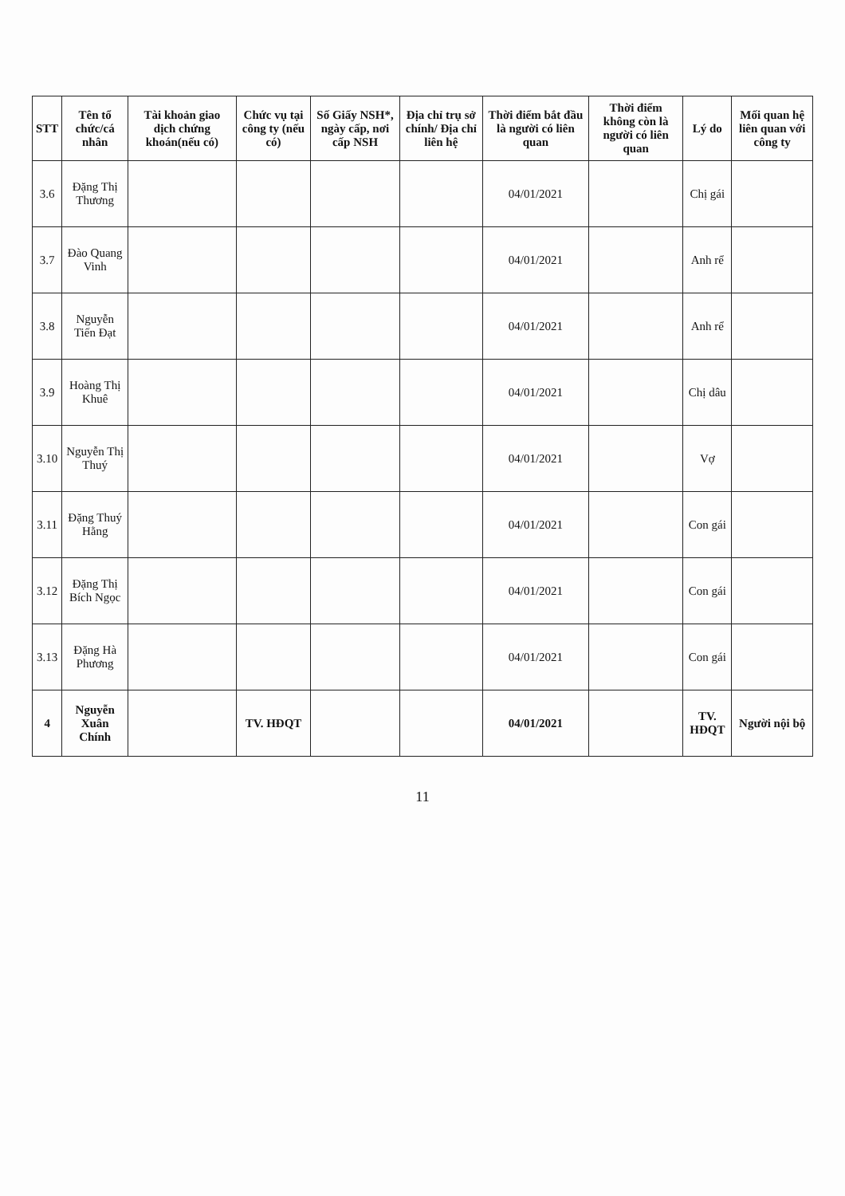| STT | Tên tổ chức/cá nhân | Tài khoản giao dịch chứng khoán(nếu có) | Chức vụ tại công ty (nếu có) | Số Giấy NSH*, ngày cấp, nơi cấp NSH | Địa chỉ trụ sở chính/ Địa chỉ liên hệ | Thời điểm bắt đầu là người có liên quan | Thời điểm không còn là người có liên quan | Lý do | Mối quan hệ liên quan với công ty |
| --- | --- | --- | --- | --- | --- | --- | --- | --- | --- |
| 3.6 | Đặng Thị Thương | | | | | 04/01/2021 | | Chị gái | |
| 3.7 | Đào Quang Vinh | | | | | 04/01/2021 | | Anh rể | |
| 3.8 | Nguyễn Tiến Đạt | | | | | 04/01/2021 | | Anh rể | |
| 3.9 | Hoàng Thị Khuê | | | | | 04/01/2021 | | Chị dâu | |
| 3.10 | Nguyễn Thị Thuý | | | | | 04/01/2021 | | Vợ | |
| 3.11 | Đặng Thuý Hằng | | | | | 04/01/2021 | | Con gái | |
| 3.12 | Đặng Thị Bích Ngọc | | | | | 04/01/2021 | | Con gái | |
| 3.13 | Đặng Hà Phương | | | | | 04/01/2021 | | Con gái | |
| 4 | Nguyễn Xuân Chính | | TV. HĐQT | | | 04/01/2021 | | TV. HĐQT | Người nội bộ |
11